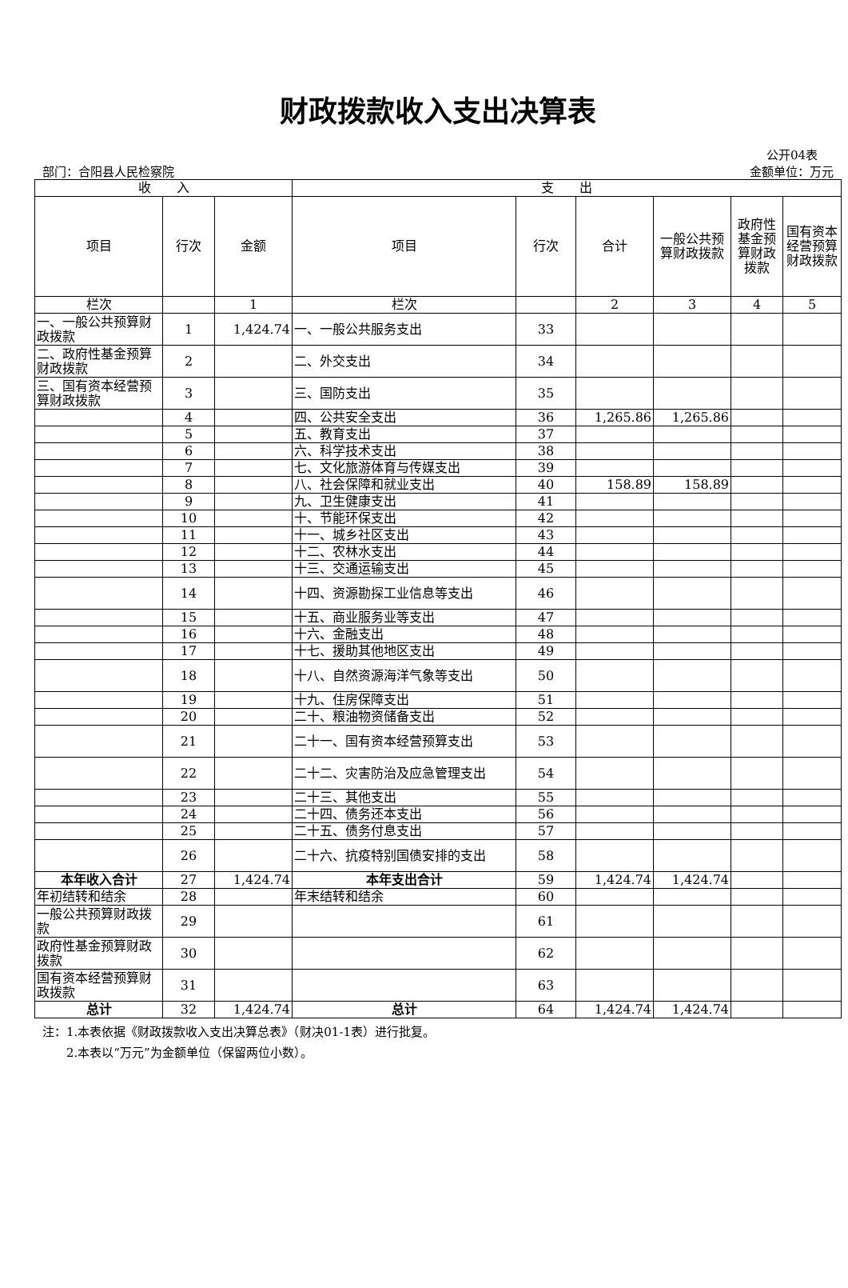财政拨款收入支出决算表
公开04表
部门：合阳县人民检察院 金额单位：万元
| 收 入 | | | 支 出 | | | | | |
| --- | --- | --- | --- | --- | --- | --- | --- | --- |
| 项目 | 行次 | 金额 | 项目 | 行次 | 合计 | 一般公共预算财政拨款 | 政府性基金预算财政拨款 | 国有资本经营预算财政拨款 |
| 栏次 | | 1 | 栏次 | | 2 | 3 | 4 | 5 |
| 一、一般公共预算财政拨款 | 1 | 1,424.74 | 一、一般公共服务支出 | 33 | | | | |
| 二、政府性基金预算财政拨款 | 2 | | 二、外交支出 | 34 | | | | |
| 三、国有资本经营预算财政拨款 | 3 | | 三、国防支出 | 35 | | | | |
| | 4 | | 四、公共安全支出 | 36 | 1,265.86 | 1,265.86 | | |
| | 5 | | 五、教育支出 | 37 | | | | |
| | 6 | | 六、科学技术支出 | 38 | | | | |
| | 7 | | 七、文化旅游体育与传媒支出 | 39 | | | | |
| | 8 | | 八、社会保障和就业支出 | 40 | 158.89 | 158.89 | | |
| | 9 | | 九、卫生健康支出 | 41 | | | | |
| | 10 | | 十、节能环保支出 | 42 | | | | |
| | 11 | | 十一、城乡社区支出 | 43 | | | | |
| | 12 | | 十二、农林水支出 | 44 | | | | |
| | 13 | | 十三、交通运输支出 | 45 | | | | |
| | 14 | | 十四、资源勘探工业信息等支出 | 46 | | | | |
| | 15 | | 十五、商业服务业等支出 | 47 | | | | |
| | 16 | | 十六、金融支出 | 48 | | | | |
| | 17 | | 十七、援助其他地区支出 | 49 | | | | |
| | 18 | | 十八、自然资源海洋气象等支出 | 50 | | | | |
| | 19 | | 十九、住房保障支出 | 51 | | | | |
| | 20 | | 二十、粮油物资储备支出 | 52 | | | | |
| | 21 | | 二十一、国有资本经营预算支出 | 53 | | | | |
| | 22 | | 二十二、灾害防治及应急管理支出 | 54 | | | | |
| | 23 | | 二十三、其他支出 | 55 | | | | |
| | 24 | | 二十四、债务还本支出 | 56 | | | | |
| | 25 | | 二十五、债务付息支出 | 57 | | | | |
| | 26 | | 二十六、抗疫特别国债安排的支出 | 58 | | | | |
| 本年收入合计 | 27 | 1,424.74 | 本年支出合计 | 59 | 1,424.74 | 1,424.74 | | |
| 年初结转和结余 | 28 | | 年末结转和结余 | 60 | | | | |
| 一般公共预算财政拨款 | 29 | | | 61 | | | | |
| 政府性基金预算财政拨款 | 30 | | | 62 | | | | |
| 国有资本经营预算财政拨款 | 31 | | | 63 | | | | |
| 总计 | 32 | 1,424.74 | 总计 | 64 | 1,424.74 | 1,424.74 | | |
注：1.本表依据《财政拨款收入支出决算总表》（财决01-1表）进行批复。
　　2.本表以“万元”为金额单位（保留两位小数）。